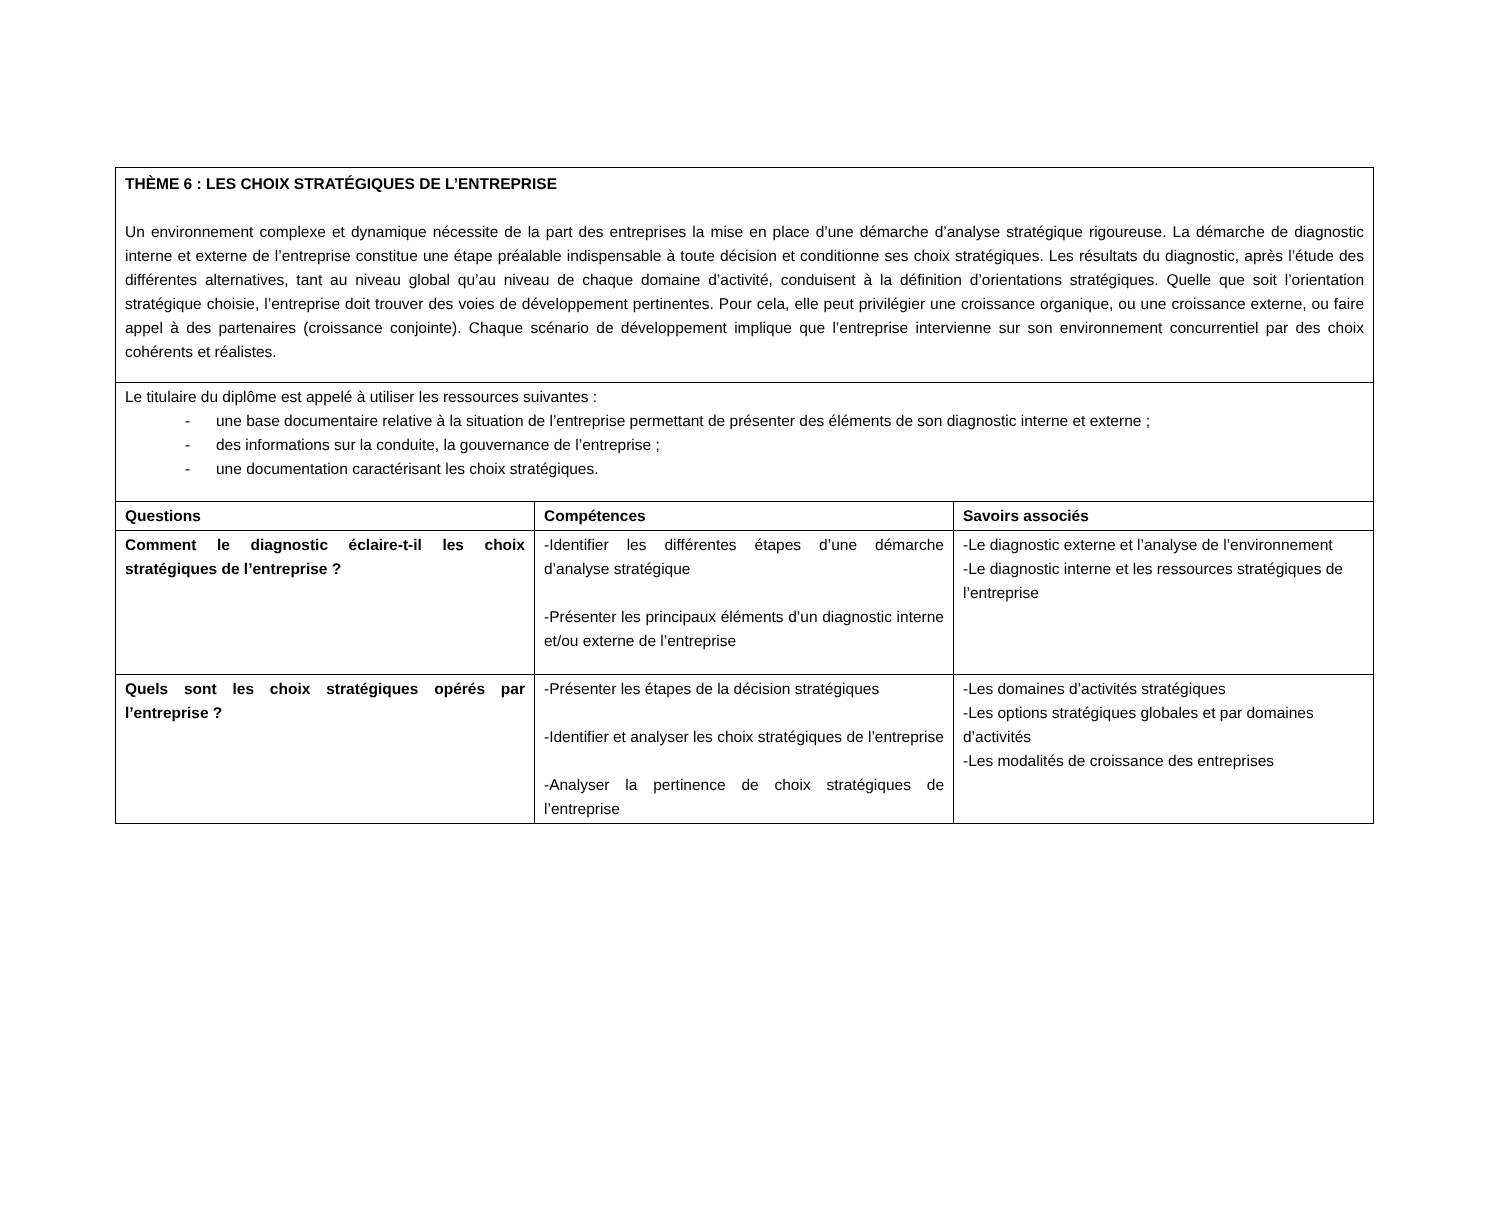| THÈME 6 : LES CHOIX STRATÉGIQUES DE L’ENTREPRISE Un environnement complexe et dynamique nécessite de la part des entreprises la mise en place d’une démarche d’analyse stratégique rigoureuse. La démarche de diagnostic interne et externe de l’entreprise constitue une étape préalable indispensable à toute décision et conditionne ses choix stratégiques. Les résultats du diagnostic, après l’étude des différentes alternatives, tant au niveau global qu’au niveau de chaque domaine d’activité, conduisent à la définition d’orientations stratégiques. Quelle que soit l’orientation stratégique choisie, l’entreprise doit trouver des voies de développement pertinentes. Pour cela, elle peut privilégier une croissance organique, ou une croissance externe, ou faire appel à des partenaires (croissance conjointe). Chaque scénario de développement implique que l’entreprise intervienne sur son environnement concurrentiel par des choix cohérents et réalistes. | | |
| Le titulaire du diplôme est appelé à utiliser les ressources suivantes : - une base documentaire relative à la situation de l’entreprise permettant de présenter des éléments de son diagnostic interne et externe ; - des informations sur la conduite, la gouvernance de l’entreprise ; - une documentation caractérisant les choix stratégiques. | | |
| Questions | Compétences | Savoirs associés |
| Comment le diagnostic éclaire-t-il les choix stratégiques de l’entreprise ? | -Identifier les différentes étapes d’une démarche d’analyse stratégique -Présenter les principaux éléments d’un diagnostic interne et/ou externe de l’entreprise | -Le diagnostic externe et l’analyse de l’environnement -Le diagnostic interne et les ressources stratégiques de l’entreprise |
| Quels sont les choix stratégiques opérés par l’entreprise ? | -Présenter les étapes de la décision stratégiques -Identifier et analyser les choix stratégiques de l’entreprise -Analyser la pertinence de choix stratégiques de l’entreprise | -Les domaines d’activités stratégiques -Les options stratégiques globales et par domaines d’activités -Les modalités de croissance des entreprises |